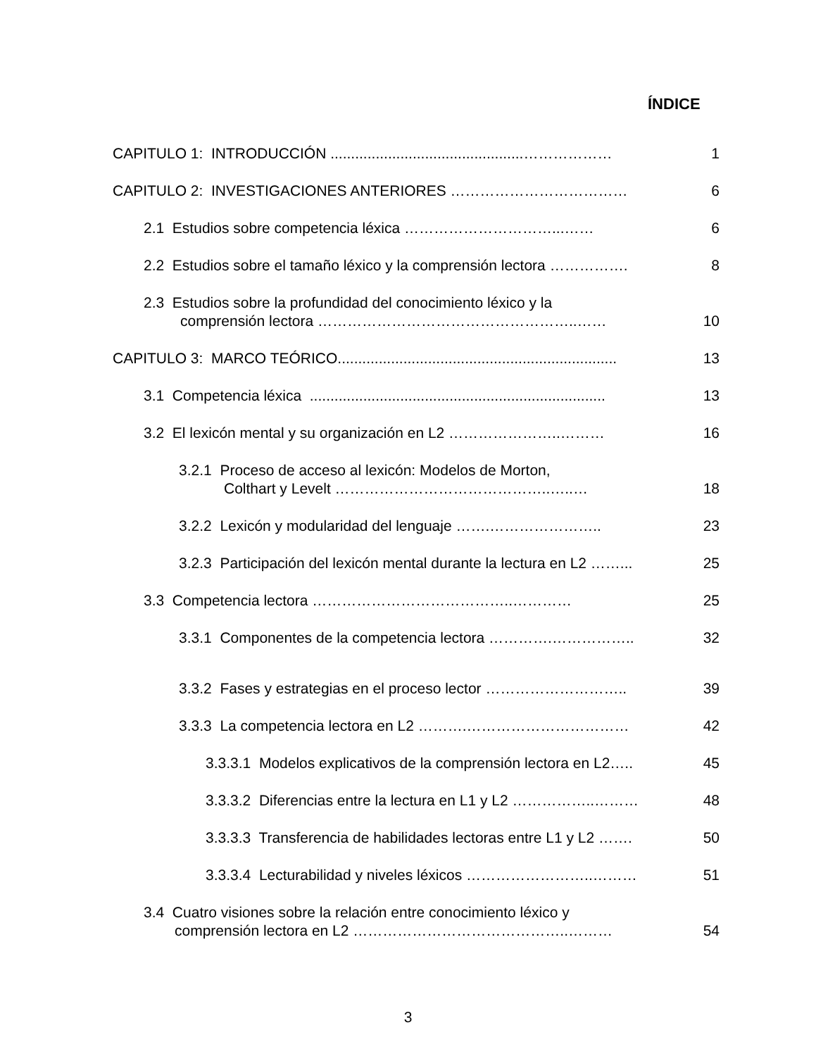ÍNDICE
CAPITULO 1: INTRODUCCIÓN ...............................................………………
1
CAPITULO 2: INVESTIGACIONES ANTERIORES ………………………………
6
2.1 Estudios sobre competencia léxica …………………………...……
6
2.2 Estudios sobre el tamaño léxico y la comprensión lectora …………….
8
2.3 Estudios sobre la profundidad del conocimiento léxico y la
comprensión lectora ……………………………………………..……
10
CAPITULO 3: MARCO TEÓRICO....................................................................
13
3.1 Competencia léxica ........................................................................
13
3.2 El lexicón mental y su organización en L2 …………………..………
16
3.2.1 Proceso de acceso al lexicón: Modelos de Morton,
Colthart y Levelt ……………………………………..…..…
18
3.2.2 Lexicón y modularidad del lenguaje …….…………………..
23
3.2.3 Participación del lexicón mental durante la lectura en L2 ……...
25
3.3 Competencia lectora …………………………………..…………
25
3.3.1 Componentes de la competencia lectora ………….……………..
32
3.3.2 Fases y estrategias en el proceso lector ………………………..
39
3.3.3 La competencia lectora en L2 ……….……………………………
42
3.3.3.1 Modelos explicativos de la comprensión lectora en L2…..
45
3.3.3.2 Diferencias entre la lectura en L1 y L2 ……………..………
48
3.3.3.3 Transferencia de habilidades lectoras entre L1 y L2 …….
50
3.3.3.4 Lecturabilidad y niveles léxicos ……………………..………
51
3.4 Cuatro visiones sobre la relación entre conocimiento léxico y
comprensión lectora en L2 ……………………………………..………
54
3